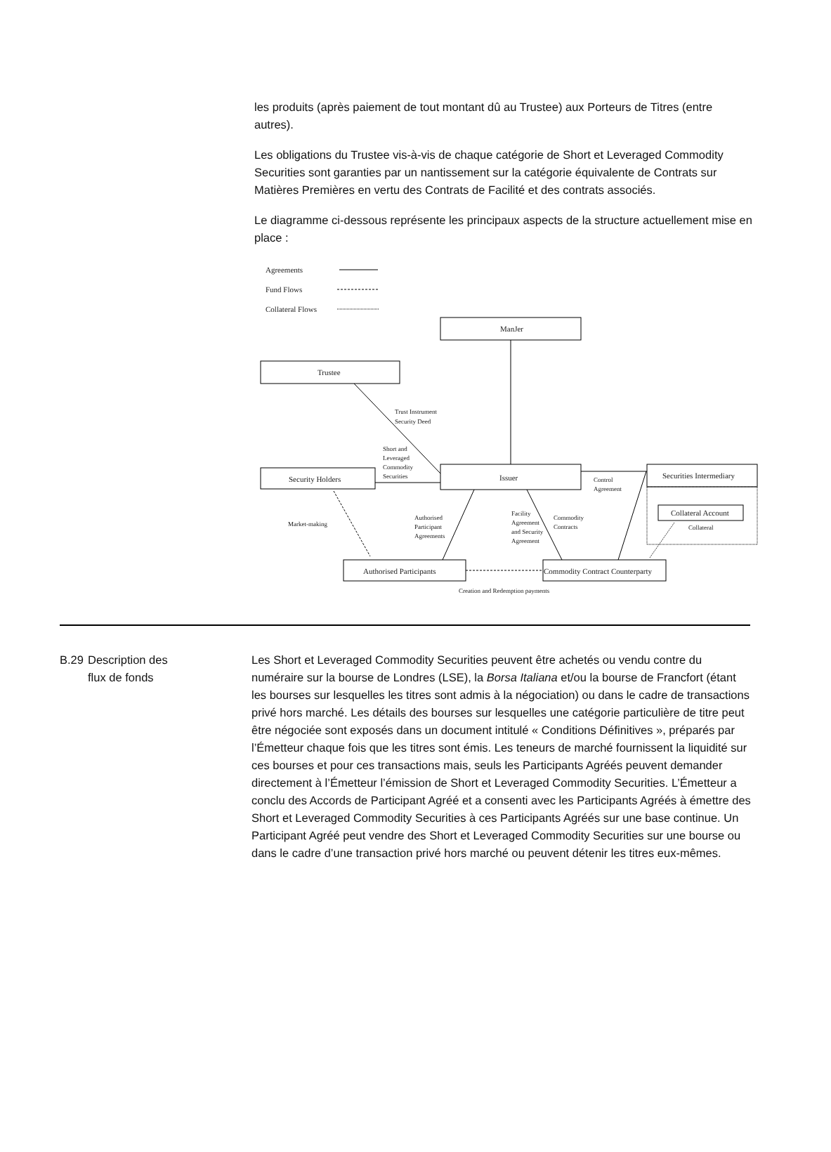les produits (après paiement de tout montant dû au Trustee) aux Porteurs de Titres (entre autres).
Les obligations du Trustee vis-à-vis de chaque catégorie de Short et Leveraged Commodity Securities sont garanties par un nantissement sur la catégorie équivalente de Contrats sur Matières Premières en vertu des Contrats de Facilité et des contrats associés.
Le diagramme ci-dessous représente les principaux aspects de la structure actuellement mise en place :
Agreements
Fund Flows
Collateral Flows
ManJer
Trustee
Issuer
Security Holders
Securities Intermediary
Collateral Account
Authorised Participants
Commodity Contract Counterparty
Trust Instrument
Security Deed
Short and
Leveraged
Commodity
Securities
Control
Agreement
Market-making
Authorised
Participant
Agreements
Facility
Agreement
and Security
Agreement
Commodity
Contracts
Collateral
Creation and Redemption payments
B.29 Description des
flux de fonds
Les Short et Leveraged Commodity Securities peuvent être achetés ou vendu contre du numéraire sur la bourse de Londres (LSE), la Borsa Italiana et/ou la bourse de Francfort (étant les bourses sur lesquelles les titres sont admis à la négociation) ou dans le cadre de transactions privé hors marché. Les détails des bourses sur lesquelles une catégorie particulière de titre peut être négociée sont exposés dans un document intitulé « Conditions Définitives », préparés par l’Émetteur chaque fois que les titres sont émis. Les teneurs de marché fournissent la liquidité sur ces bourses et pour ces transactions mais, seuls les Participants Agréés peuvent demander directement à l’Émetteur l’émission de Short et Leveraged Commodity Securities. L’Émetteur a conclu des Accords de Participant Agréé et a consenti avec les Participants Agréés à émettre des Short et Leveraged Commodity Securities à ces Participants Agréés sur une base continue. Un Participant Agréé peut vendre des Short et Leveraged Commodity Securities sur une bourse ou dans le cadre d’une transaction privé hors marché ou peuvent détenir les titres eux-mêmes.